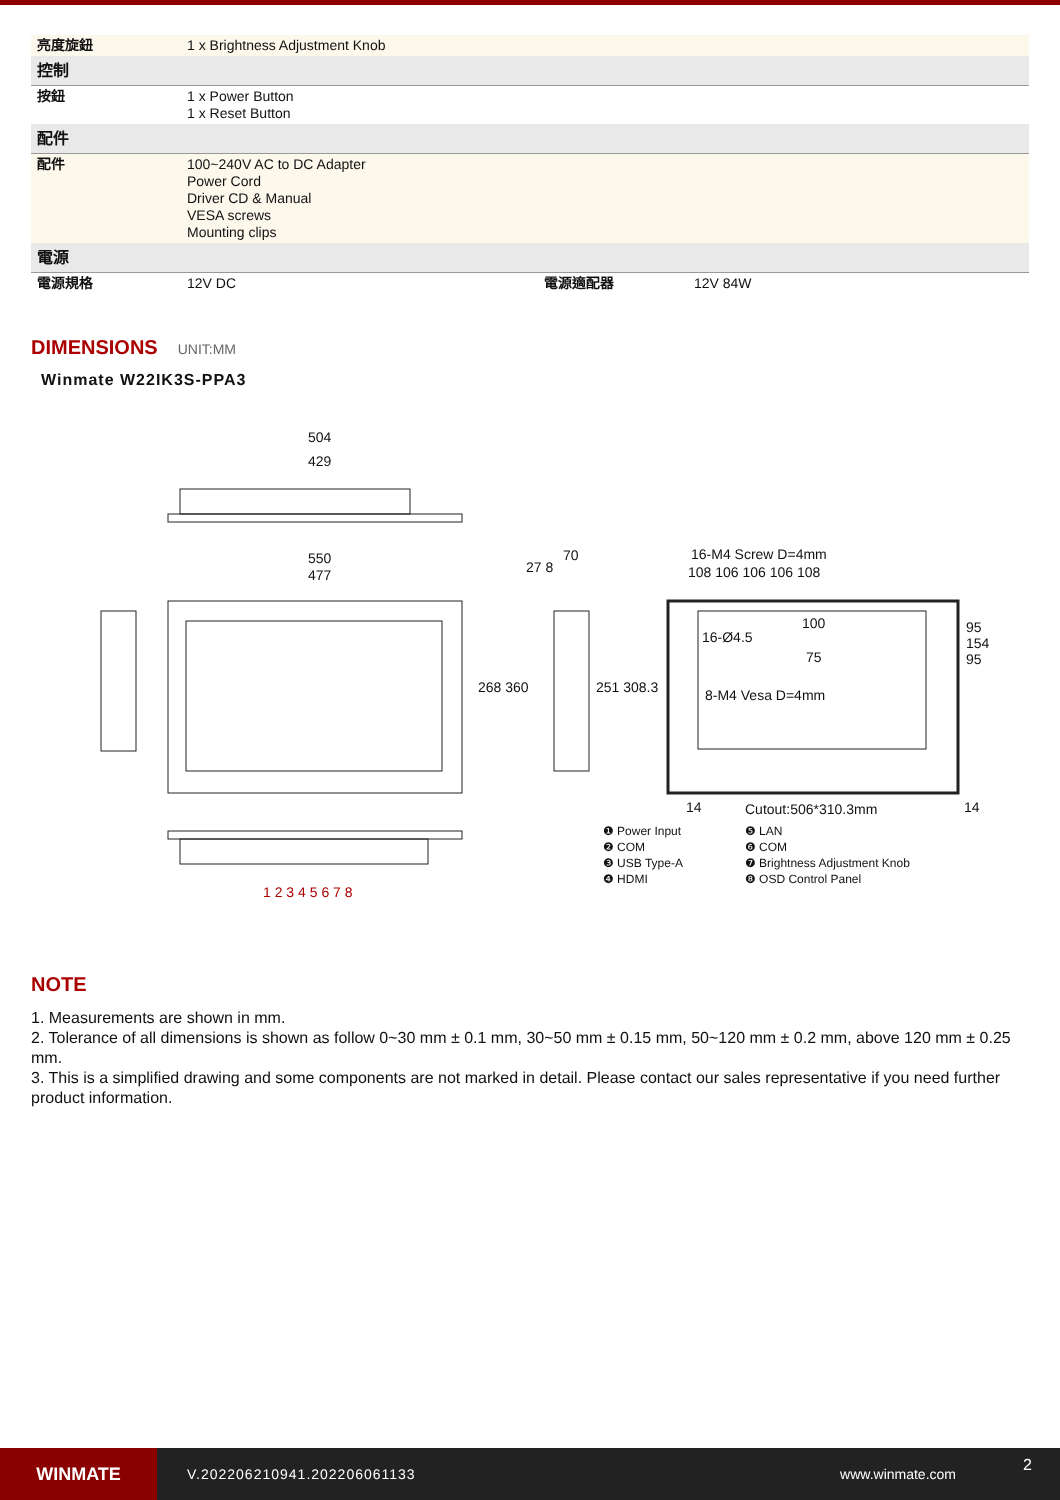| 亮度旋鈕 | 1 x Brightness Adjustment Knob | | |
| 控制 | | | |
| 按鈕 | 1 x Power Button 1 x Reset Button | | |
| 配件 | | | |
| 配件 | 100~240V AC to DC Adapter Power Cord Driver CD & Manual VESA screws Mounting clips | | |
| 電源 | | | |
| 電源規格 | 12V DC | 電源適配器 | 12V 84W |
DIMENSIONS
UNIT:MM
Winmate W22IK3S-PPA3
504
429
550
477
268 360
27 8
70
251 308.3
16-M4 Screw D=4mm
108 106 106 106 108
16-Ø4.5
100
75
8-M4 Vesa D=4mm
95 154 95
14 Cutout:506*310.3mm 14
1 2 3 4 5 6 7 8
❶ Power Input ❺ LAN ❷ COM ❻ COM ❸ USB Type-A ❼ Brightness Adjustment Knob ❹ HDMI ❽ OSD Control Panel
NOTE
1. Measurements are shown in mm.
2. Tolerance of all dimensions is shown as follow 0~30 mm ± 0.1 mm, 30~50 mm ± 0.15 mm, 50~120 mm ± 0.2 mm, above 120 mm ± 0.25 mm.
3. This is a simplified drawing and some components are not marked in detail. Please contact our sales representative if you need further product information.
WINMATE
V.202206210941.202206061133 www.winmate.com
2